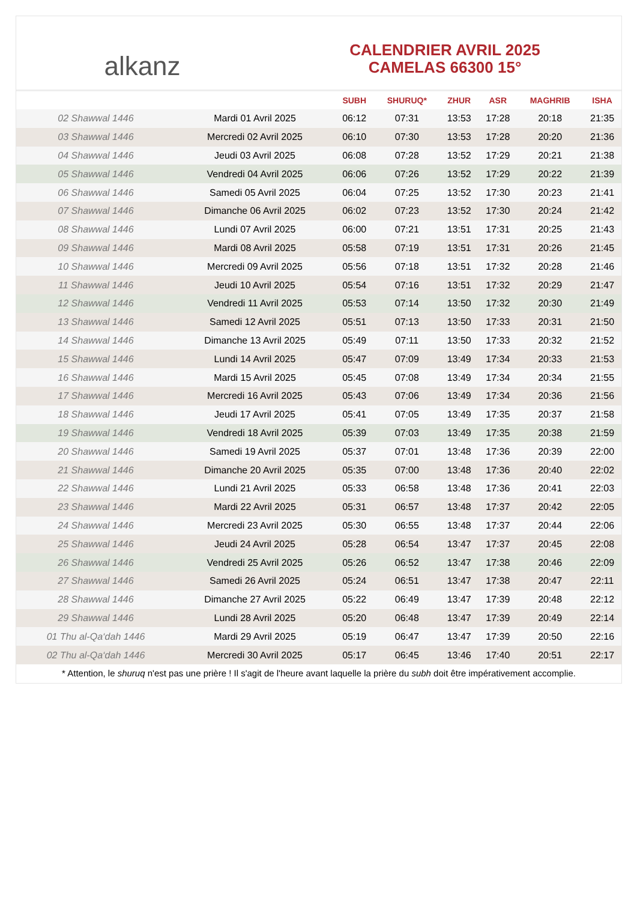alkanz
CALENDRIER AVRIL 2025
CAMELAS 66300 15°
| | | SUBH | SHURUQ* | ZHUR | ASR | MAGHRIB | ISHA |
| --- | --- | --- | --- | --- | --- | --- | --- |
| 02 Shawwal 1446 | Mardi 01 Avril 2025 | 06:12 | 07:31 | 13:53 | 17:28 | 20:18 | 21:35 |
| 03 Shawwal 1446 | Mercredi 02 Avril 2025 | 06:10 | 07:30 | 13:53 | 17:28 | 20:20 | 21:36 |
| 04 Shawwal 1446 | Jeudi 03 Avril 2025 | 06:08 | 07:28 | 13:52 | 17:29 | 20:21 | 21:38 |
| 05 Shawwal 1446 | Vendredi 04 Avril 2025 | 06:06 | 07:26 | 13:52 | 17:29 | 20:22 | 21:39 |
| 06 Shawwal 1446 | Samedi 05 Avril 2025 | 06:04 | 07:25 | 13:52 | 17:30 | 20:23 | 21:41 |
| 07 Shawwal 1446 | Dimanche 06 Avril 2025 | 06:02 | 07:23 | 13:52 | 17:30 | 20:24 | 21:42 |
| 08 Shawwal 1446 | Lundi 07 Avril 2025 | 06:00 | 07:21 | 13:51 | 17:31 | 20:25 | 21:43 |
| 09 Shawwal 1446 | Mardi 08 Avril 2025 | 05:58 | 07:19 | 13:51 | 17:31 | 20:26 | 21:45 |
| 10 Shawwal 1446 | Mercredi 09 Avril 2025 | 05:56 | 07:18 | 13:51 | 17:32 | 20:28 | 21:46 |
| 11 Shawwal 1446 | Jeudi 10 Avril 2025 | 05:54 | 07:16 | 13:51 | 17:32 | 20:29 | 21:47 |
| 12 Shawwal 1446 | Vendredi 11 Avril 2025 | 05:53 | 07:14 | 13:50 | 17:32 | 20:30 | 21:49 |
| 13 Shawwal 1446 | Samedi 12 Avril 2025 | 05:51 | 07:13 | 13:50 | 17:33 | 20:31 | 21:50 |
| 14 Shawwal 1446 | Dimanche 13 Avril 2025 | 05:49 | 07:11 | 13:50 | 17:33 | 20:32 | 21:52 |
| 15 Shawwal 1446 | Lundi 14 Avril 2025 | 05:47 | 07:09 | 13:49 | 17:34 | 20:33 | 21:53 |
| 16 Shawwal 1446 | Mardi 15 Avril 2025 | 05:45 | 07:08 | 13:49 | 17:34 | 20:34 | 21:55 |
| 17 Shawwal 1446 | Mercredi 16 Avril 2025 | 05:43 | 07:06 | 13:49 | 17:34 | 20:36 | 21:56 |
| 18 Shawwal 1446 | Jeudi 17 Avril 2025 | 05:41 | 07:05 | 13:49 | 17:35 | 20:37 | 21:58 |
| 19 Shawwal 1446 | Vendredi 18 Avril 2025 | 05:39 | 07:03 | 13:49 | 17:35 | 20:38 | 21:59 |
| 20 Shawwal 1446 | Samedi 19 Avril 2025 | 05:37 | 07:01 | 13:48 | 17:36 | 20:39 | 22:00 |
| 21 Shawwal 1446 | Dimanche 20 Avril 2025 | 05:35 | 07:00 | 13:48 | 17:36 | 20:40 | 22:02 |
| 22 Shawwal 1446 | Lundi 21 Avril 2025 | 05:33 | 06:58 | 13:48 | 17:36 | 20:41 | 22:03 |
| 23 Shawwal 1446 | Mardi 22 Avril 2025 | 05:31 | 06:57 | 13:48 | 17:37 | 20:42 | 22:05 |
| 24 Shawwal 1446 | Mercredi 23 Avril 2025 | 05:30 | 06:55 | 13:48 | 17:37 | 20:44 | 22:06 |
| 25 Shawwal 1446 | Jeudi 24 Avril 2025 | 05:28 | 06:54 | 13:47 | 17:37 | 20:45 | 22:08 |
| 26 Shawwal 1446 | Vendredi 25 Avril 2025 | 05:26 | 06:52 | 13:47 | 17:38 | 20:46 | 22:09 |
| 27 Shawwal 1446 | Samedi 26 Avril 2025 | 05:24 | 06:51 | 13:47 | 17:38 | 20:47 | 22:11 |
| 28 Shawwal 1446 | Dimanche 27 Avril 2025 | 05:22 | 06:49 | 13:47 | 17:39 | 20:48 | 22:12 |
| 29 Shawwal 1446 | Lundi 28 Avril 2025 | 05:20 | 06:48 | 13:47 | 17:39 | 20:49 | 22:14 |
| 01 Thu al-Qa‘dah 1446 | Mardi 29 Avril 2025 | 05:19 | 06:47 | 13:47 | 17:39 | 20:50 | 22:16 |
| 02 Thu al-Qa‘dah 1446 | Mercredi 30 Avril 2025 | 05:17 | 06:45 | 13:46 | 17:40 | 20:51 | 22:17 |
* Attention, le shuruq n'est pas une prière ! Il s'agit de l'heure avant laquelle la prière du subh doit être impérativement accomplie.